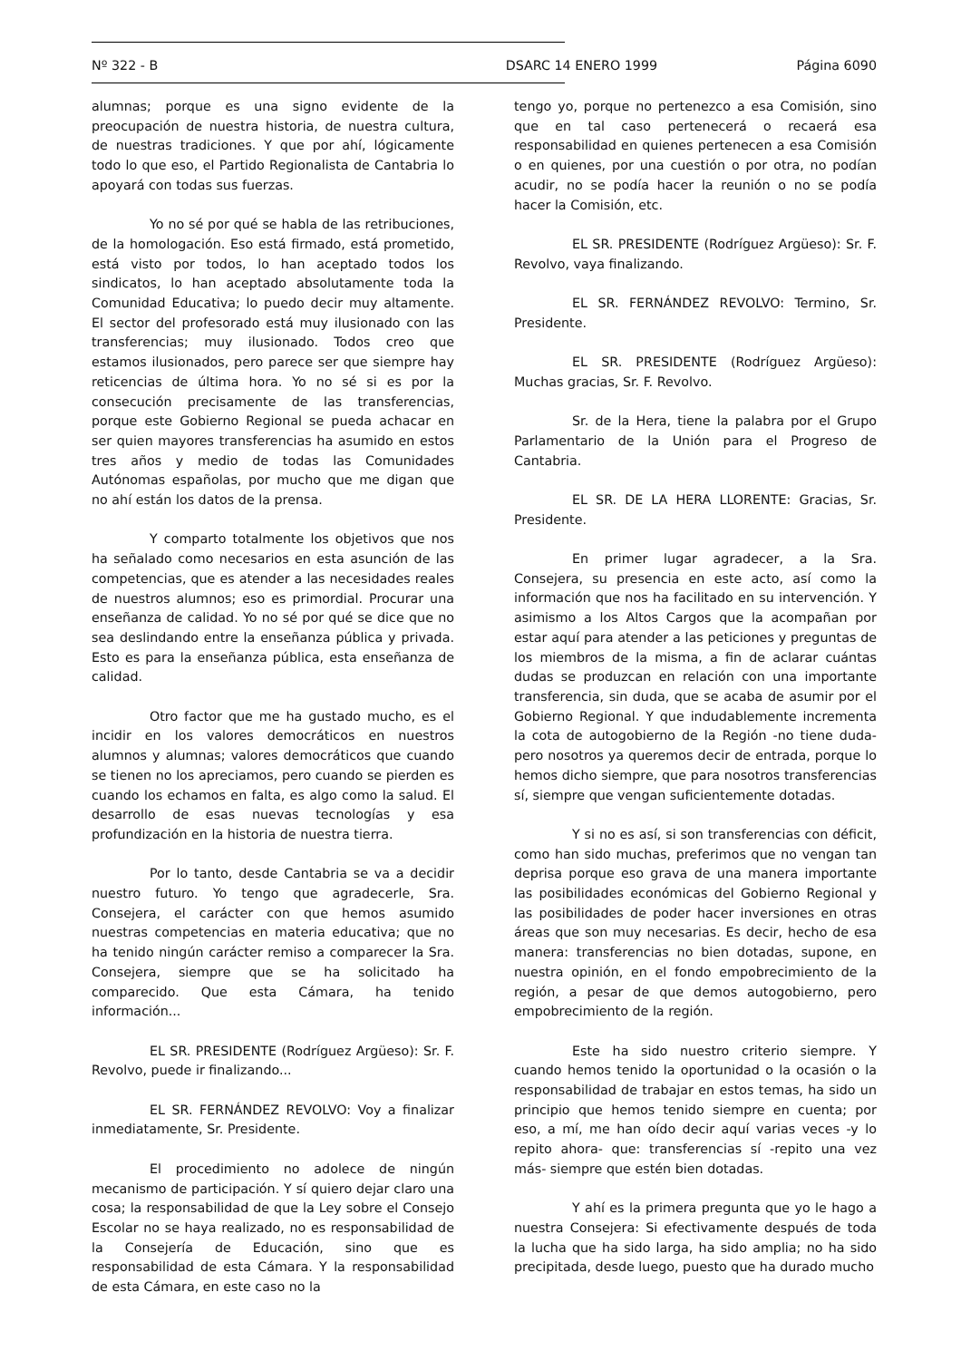Nº 322 - B DSARC 14 ENERO 1999 Página 6090
alumnas; porque es una signo evidente de la preocupación de nuestra historia, de nuestra cultura, de nuestras tradiciones. Y que por ahí, lógicamente todo lo que eso, el Partido Regionalista de Cantabria lo apoyará con todas sus fuerzas.
Yo no sé por qué se habla de las retribuciones, de la homologación. Eso está firmado, está prometido, está visto por todos, lo han aceptado todos los sindicatos, lo han aceptado absolutamente toda la Comunidad Educativa; lo puedo decir muy altamente. El sector del profesorado está muy ilusionado con las transferencias; muy ilusionado. Todos creo que estamos ilusionados, pero parece ser que siempre hay reticencias de última hora. Yo no sé si es por la consecución precisamente de las transferencias, porque este Gobierno Regional se pueda achacar en ser quien mayores transferencias ha asumido en estos tres años y medio de todas las Comunidades Autónomas españolas, por mucho que me digan que no ahí están los datos de la prensa.
Y comparto totalmente los objetivos que nos ha señalado como necesarios en esta asunción de las competencias, que es atender a las necesidades reales de nuestros alumnos; eso es primordial. Procurar una enseñanza de calidad. Yo no sé por qué se dice que no sea deslindando entre la enseñanza pública y privada. Esto es para la enseñanza pública, esta enseñanza de calidad.
Otro factor que me ha gustado mucho, es el incidir en los valores democráticos en nuestros alumnos y alumnas; valores democráticos que cuando se tienen no los apreciamos, pero cuando se pierden es cuando los echamos en falta, es algo como la salud. El desarrollo de esas nuevas tecnologías y esa profundización en la historia de nuestra tierra.
Por lo tanto, desde Cantabria se va a decidir nuestro futuro. Yo tengo que agradecerle, Sra. Consejera, el carácter con que hemos asumido nuestras competencias en materia educativa; que no ha tenido ningún carácter remiso a comparecer la Sra. Consejera, siempre que se ha solicitado ha comparecido. Que esta Cámara, ha tenido información...
EL SR. PRESIDENTE (Rodríguez Argüeso): Sr. F. Revolvo, puede ir finalizando...
EL SR. FERNÁNDEZ REVOLVO: Voy a finalizar inmediatamente, Sr. Presidente.
El procedimiento no adolece de ningún mecanismo de participación. Y sí quiero dejar claro una cosa; la responsabilidad de que la Ley sobre el Consejo Escolar no se haya realizado, no es responsabilidad de la Consejería de Educación, sino que es responsabilidad de esta Cámara. Y la responsabilidad de esta Cámara, en este caso no la
tengo yo, porque no pertenezco a esa Comisión, sino que en tal caso pertenecerá o recaerá esa responsabilidad en quienes pertenecen a esa Comisión o en quienes, por una cuestión o por otra, no podían acudir, no se podía hacer la reunión o no se podía hacer la Comisión, etc.
EL SR. PRESIDENTE (Rodríguez Argüeso): Sr. F. Revolvo, vaya finalizando.
EL SR. FERNÁNDEZ REVOLVO: Termino, Sr. Presidente.
EL SR. PRESIDENTE (Rodríguez Argüeso): Muchas gracias, Sr. F. Revolvo.
Sr. de la Hera, tiene la palabra por el Grupo Parlamentario de la Unión para el Progreso de Cantabria.
EL SR. DE LA HERA LLORENTE: Gracias, Sr. Presidente.
En primer lugar agradecer, a la Sra. Consejera, su presencia en este acto, así como la información que nos ha facilitado en su intervención. Y asimismo a los Altos Cargos que la acompañan por estar aquí para atender a las peticiones y preguntas de los miembros de la misma, a fin de aclarar cuántas dudas se produzcan en relación con una importante transferencia, sin duda, que se acaba de asumir por el Gobierno Regional. Y que indudablemente incrementa la cota de autogobierno de la Región -no tiene duda- pero nosotros ya queremos decir de entrada, porque lo hemos dicho siempre, que para nosotros transferencias sí, siempre que vengan suficientemente dotadas.
Y si no es así, si son transferencias con déficit, como han sido muchas, preferimos que no vengan tan deprisa porque eso grava de una manera importante las posibilidades económicas del Gobierno Regional y las posibilidades de poder hacer inversiones en otras áreas que son muy necesarias. Es decir, hecho de esa manera: transferencias no bien dotadas, supone, en nuestra opinión, en el fondo empobrecimiento de la región, a pesar de que demos autogobierno, pero empobrecimiento de la región.
Este ha sido nuestro criterio siempre. Y cuando hemos tenido la oportunidad o la ocasión o la responsabilidad de trabajar en estos temas, ha sido un principio que hemos tenido siempre en cuenta; por eso, a mí, me han oído decir aquí varias veces -y lo repito ahora- que: transferencias sí -repito una vez más- siempre que estén bien dotadas.
Y ahí es la primera pregunta que yo le hago a nuestra Consejera: Si efectivamente después de toda la lucha que ha sido larga, ha sido amplia; no ha sido precipitada, desde luego, puesto que ha durado mucho